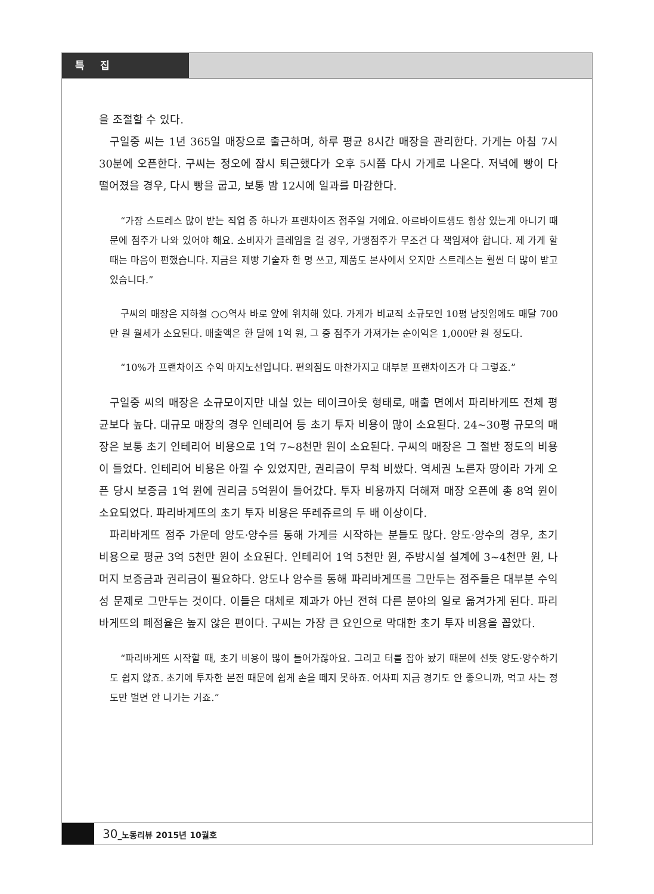특 집
을 조절할 수 있다.
구일중 씨는 1년 365일 매장으로 출근하며, 하루 평균 8시간 매장을 관리한다. 가게는 아침 7시 30분에 오픈한다. 구씨는 정오에 잠시 퇴근했다가 오후 5시쯤 다시 가게로 나온다. 저녁에 빵이 다 떨어졌을 경우, 다시 빵을 굽고, 보통 밤 12시에 일과를 마감한다.
“가장 스트레스 많이 받는 직업 중 하나가 프랜차이즈 점주일 거에요. 아르바이트생도 항상 있는게 아니기 때문에 점주가 나와 있어야 해요. 소비자가 클레임을 걸 경우, 가맹점주가 무조건 다 책임져야 합니다. 제 가게 할 때는 마음이 편했습니다. 지금은 제빵 기술자 한 명 쓰고, 제품도 본사에서 오지만 스트레스는 훨씬 더 많이 받고 있습니다.”
구씨의 매장은 지하철 ○○역사 바로 앞에 위치해 있다. 가게가 비교적 소규모인 10평 남짓임에도 매달 700만 원 월세가 소요된다. 매출액은 한 달에 1억 원, 그 중 점주가 가져가는 순이익은 1,000만 원 정도다.
“10%가 프랜차이즈 수익 마지노선입니다. 편의점도 마찬가지고 대부분 프랜차이즈가 다 그렇죠.”
구일중 씨의 매장은 소규모이지만 내실 있는 테이크아웃 형태로, 매출 면에서 파리바게뜨 전체 평균보다 높다. 대규모 매장의 경우 인테리어 등 초기 투자 비용이 많이 소요된다. 24~30평 규모의 매장은 보통 초기 인테리어 비용으로 1억 7~8천만 원이 소요된다. 구씨의 매장은 그 절반 정도의 비용이 들었다. 인테리어 비용은 아낄 수 있었지만, 권리금이 무척 비쌌다. 역세권 노른자 땅이라 가게 오픈 당시 보증금 1억 원에 권리금 5억원이 들어갔다. 투자 비용까지 더해져 매장 오픈에 총 8억 원이 소요되었다. 파리바게뜨의 초기 투자 비용은 뚜레쥬르의 두 배 이상이다.
파리바게뜨 점주 가운데 양도·양수를 통해 가게를 시작하는 분들도 많다. 양도·양수의 경우, 초기 비용으로 평균 3억 5천만 원이 소요된다. 인테리어 1억 5천만 원, 주방시설 설계에 3~4천만 원, 나머지 보증금과 권리금이 필요하다. 양도나 양수를 통해 파리바게뜨를 그만두는 점주들은 대부분 수익성 문제로 그만두는 것이다. 이들은 대체로 제과가 아닌 전혀 다른 분야의 일로 옮겨가게 된다. 파리바게뜨의 폐점율은 높지 않은 편이다. 구씨는 가장 큰 요인으로 막대한 초기 투자 비용을 꼽았다.
“파리바게뜨 시작할 때, 초기 비용이 많이 들어가잖아요. 그리고 터를 잡아 놨기 때문에 선뜻 양도·양수하기도 쉽지 않죠. 초기에 투자한 본전 때문에 쉽게 손을 떼지 못하죠. 어차피 지금 경기도 안 좋으니까, 먹고 사는 정도만 벌면 안 나가는 거죠.”
30_노동리뷰 2015년 10월호